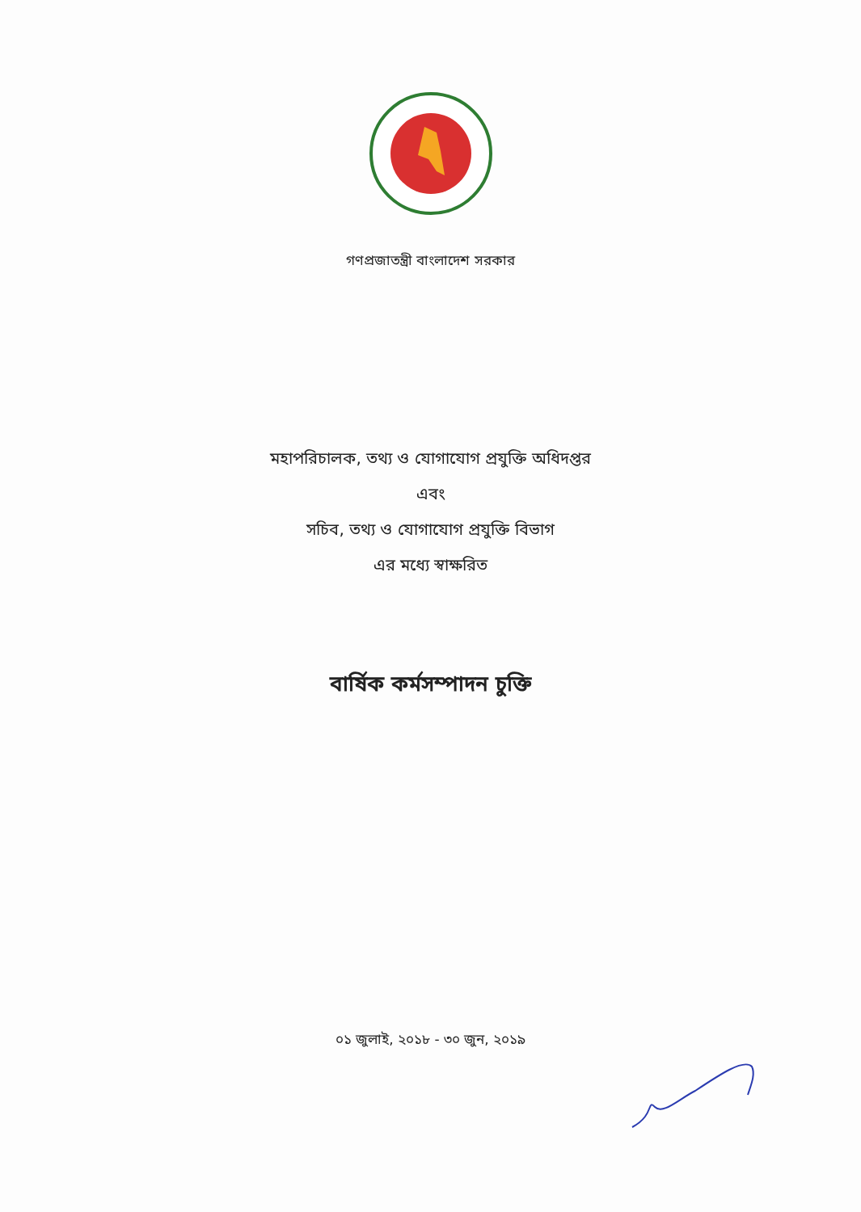গণপ্রজাতন্ত্রী বাংলাদেশ সরকার
মহাপরিচালক, তথ্য ও যোগাযোগ প্রযুক্তি অধিদপ্তর
এবং
সচিব, তথ্য ও যোগাযোগ প্রযুক্তি বিভাগ
এর মধ্যে স্বাক্ষরিত
বার্ষিক কর্মসম্পাদন চুক্তি
০১ জুলাই, ২০১৮ - ৩০ জুন, ২০১৯